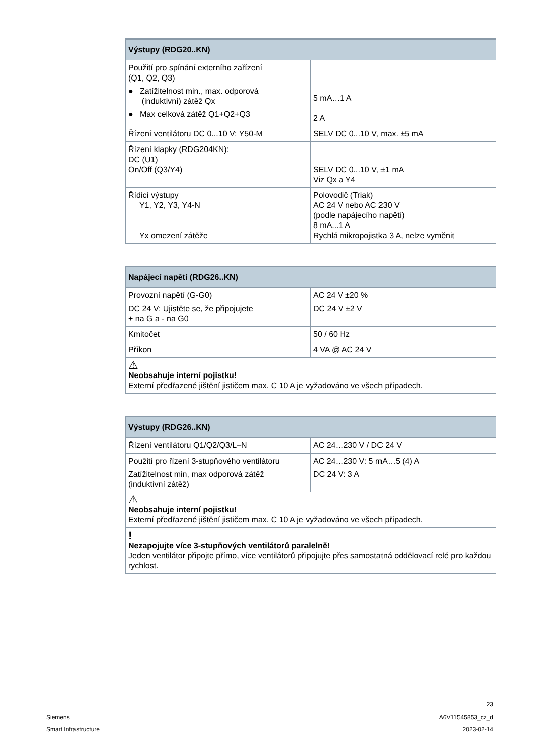| Výstupy (RDG20..KN) | |
| --- | --- |
| Použití pro spínání externího zařízení (Q1, Q2, Q3) ● Zatížitelnost min., max. odporová (induktivní) zátěž Qx ● Max celková zátěž Q1+Q2+Q3 | 5 mA…1 A 2 A |
| Řízení ventilátoru DC 0...10 V; Y50-M | SELV DC 0...10 V, max. ±5 mA |
| Řízení klapky (RDG204KN): DC (U1) On/Off (Q3/Y4) | SELV DC 0...10 V, ±1 mA Viz Qx a Y4 |
| Řídicí výstupy Y1, Y2, Y3, Y4-N Yx omezení zátěže | Polovodič (Triak) AC 24 V nebo AC 230 V (podle napájecího napětí) 8 mA...1 A Rychlá mikropojistka 3 A, nelze vyměnit |
| Napájecí napětí (RDG26..KN) | |
| --- | --- |
| Provozní napětí (G-G0) DC 24 V: Ujistěte se, že připojujete + na G a - na G0 | AC 24 V ±20 % DC 24 V ±2 V |
| Kmitočet | 50 / 60 Hz |
| Příkon | 4 VA @ AC 24 V |
| ⚠ Neobsahuje interní pojistku! Externí předřazené jištění jističem max. C 10 A je vyžadováno ve všech případech. | |
| Výstupy (RDG26..KN) | |
| --- | --- |
| Řízení ventilátoru Q1/Q2/Q3/L–N | AC 24…230 V / DC 24 V |
| Použití pro řízení 3-stupňového ventilátoru Zatížitelnost min, max odporová zátěž (induktivní zátěž) | AC 24…230 V: 5 mA…5 (4) A DC 24 V: 3 A |
| ⚠ Neobsahuje interní pojistku! Externí předřazené jištění jističem max. C 10 A je vyžadováno ve všech případech. | |
| ! Nezapojujte více 3-stupňových ventilátorů paralelně! Jeden ventilátor připojte přímo, více ventilátorů připojujte přes samostatná oddělovací relé pro každou rychlost. | |
23
Siemens A6V11545853_cz_d
Smart Infrastructure 2023-02-14